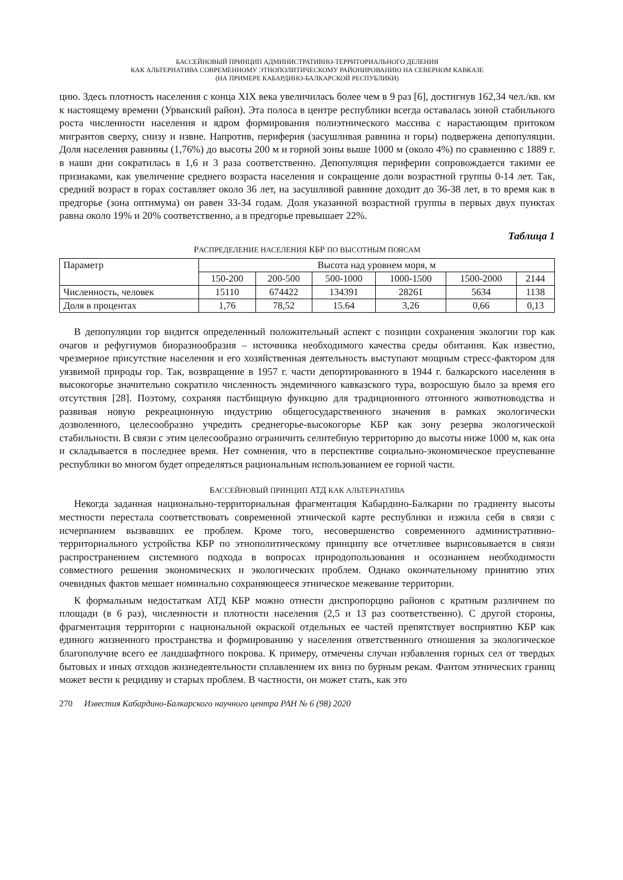БАССЕЙНОВЫЙ ПРИНЦИП АДМИНИСТРАТИВНО-ТЕРРИТОРИАЛЬНОГО ДЕЛЕНИЯ
КАК АЛЬТЕРНАТИВА СОВРЕМЕННОМУ ЭТНОПОЛИТИЧЕСКОМУ РАЙОНИРОВАНИЮ НА СЕВЕРНОМ КАВКАЗЕ
(НА ПРИМЕРЕ КАБАРДИНО-БАЛКАРСКОЙ РЕСПУБЛИКИ)
цию. Здесь плотность населения с конца XIX века увеличилась более чем в 9 раз [6], достигнув 162,34 чел./кв. км к настоящему времени (Урванский район). Эта полоса в центре республики всегда оставалась зоной стабильного роста численности населения и ядром формирования полиэтнического массива с нарастающим притоком мигрантов сверху, снизу и извне. Напротив, периферия (засушливая равнина и горы) подвержена депопуляции. Доля населения равнины (1,76%) до высоты 200 м и горной зоны выше 1000 м (около 4%) по сравнению с 1889 г. в наши дни сократилась в 1,6 и 3 раза соответственно. Депопуляция периферии сопровождается такими ее признаками, как увеличение среднего возраста населения и сокращение доли возрастной группы 0-14 лет. Так, средний возраст в горах составляет около 36 лет, на засушливой равнине доходит до 36-38 лет, в то время как в предгорье (зона оптимума) он равен 33-34 годам. Доля указанной возрастной группы в первых двух пунктах равна около 19% и 20% соответственно, а в предгорье превышает 22%.
Таблица 1
РАСПРЕДЕЛЕНИЕ НАСЕЛЕНИЯ КБР ПО ВЫСОТНЫМ ПОЯСАМ
| Параметр | Высота над уровнем моря, м | | | | | |
| --- | --- | --- | --- | --- | --- | --- |
| | 150-200 | 200-500 | 500-1000 | 1000-1500 | 1500-2000 | 2144 |
| Численность, человек | 15110 | 674422 | 134391 | 28261 | 5634 | 1138 |
| Доля в процентах | 1,76 | 78,52 | 15.64 | 3,26 | 0,66 | 0,13 |
В депопуляции гор видится определенный положительный аспект с позиции сохранения экологии гор как очагов и рефугиумов биоразнообразия – источника необходимого качества среды обитания. Как известно, чрезмерное присутствие населения и его хозяйственная деятельность выступают мощным стресс-фактором для уязвимой природы гор. Так, возвращение в 1957 г. части депортированного в 1944 г. балкарского населения в высокогорье значительно сократило численность эндемичного кавказского тура, возросшую было за время его отсутствия [28]. Поэтому, сохраняя пастбищную функцию для традиционного отгонного животноводства и развивая новую рекреационную индустрию общегосударственного значения в рамках экологически дозволенного, целесообразно учредить среднегорье-высокогорье КБР как зону резерва экологической стабильности. В связи с этим целесообразно ограничить селитебную территорию до высоты ниже 1000 м, как она и складывается в последнее время. Нет сомнения, что в перспективе социально-экономическое преуспевание республики во многом будет определяться рациональным использованием ее горной части.
БАССЕЙНОВЫЙ ПРИНЦИП АТД КАК АЛЬТЕРНАТИВА
Некогда заданная национально-территориальная фрагментация Кабардино-Балкарии по градиенту высоты местности перестала соответствовать современной этнической карте республики и изжила себя в связи с исчерпанием вызвавших ее проблем. Кроме того, несовершенство современного административно-территориального устройства КБР по этнополитическому принципу все отчетливее вырисовывается в связи распространением системного подхода в вопросах природопользования и осознанием необходимости совместного решения экономических и экологических проблем. Однако окончательному принятию этих очевидных фактов мешает номинально сохраняющееся этническое межевание территории.
К формальным недостаткам АТД КБР можно отнести диспропорцию районов с кратным различием по площади (в 6 раз), численности и плотности населения (2,5 и 13 раз соответственно). С другой стороны, фрагментация территории с национальной окраской отдельных ее частей препятствует восприятию КБР как единого жизненного пространства и формированию у населения ответственного отношения за экологическое благополучие всего ее ландшафтного покрова. К примеру, отмечены случаи избавления горных сел от твердых бытовых и иных отходов жизнедеятельности сплавлением их вниз по бурным рекам. Фантом этнических границ может вести к рецидиву и старых проблем. В частности, он может стать, как это
270 Известия Кабардино-Балкарского научного центра РАН № 6 (98) 2020